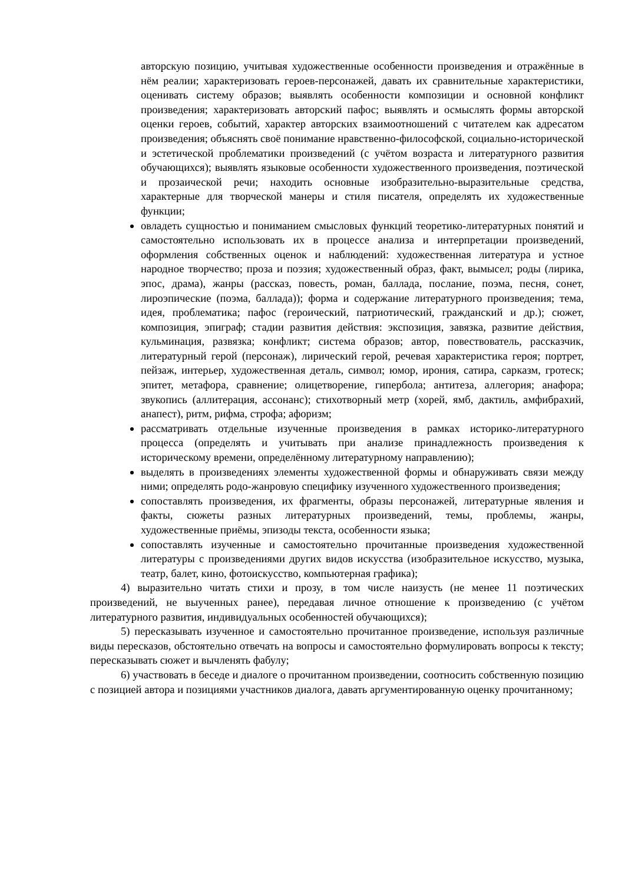авторскую позицию, учитывая художественные особенности произведения и отражённые в нём реалии; характеризовать героев-персонажей, давать их сравнительные характеристики, оценивать систему образов; выявлять особенности композиции и основной конфликт произведения; характеризовать авторский пафос; выявлять и осмыслять формы авторской оценки героев, событий, характер авторских взаимоотношений с читателем как адресатом произведения; объяснять своё понимание нравственно-философской, социально-исторической и эстетической проблематики произведений (с учётом возраста и литературного развития обучающихся); выявлять языковые особенности художественного произведения, поэтической и прозаической речи; находить основные изобразительно-выразительные средства, характерные для творческой манеры и стиля писателя, определять их художественные функции;
овладеть сущностью и пониманием смысловых функций теоретико-литературных понятий и самостоятельно использовать их в процессе анализа и интерпретации произведений, оформления собственных оценок и наблюдений: художественная литература и устное народное творчество; проза и поэзия; художественный образ, факт, вымысел; роды (лирика, эпос, драма), жанры (рассказ, повесть, роман, баллада, послание, поэма, песня, сонет, лироэпические (поэма, баллада)); форма и содержание литературного произведения; тема, идея, проблематика; пафос (героический, патриотический, гражданский и др.); сюжет, композиция, эпиграф; стадии развития действия: экспозиция, завязка, развитие действия, кульминация, развязка; конфликт; система образов; автор, повествователь, рассказчик, литературный герой (персонаж), лирический герой, речевая характеристика героя; портрет, пейзаж, интерьер, художественная деталь, символ; юмор, ирония, сатира, сарказм, гротеск; эпитет, метафора, сравнение; олицетворение, гипербола; антитеза, аллегория; анафора; звукопись (аллитерация, ассонанс); стихотворный метр (хорей, ямб, дактиль, амфибрахий, анапест), ритм, рифма, строфа; афоризм;
рассматривать отдельные изученные произведения в рамках историко-литературного процесса (определять и учитывать при анализе принадлежность произведения к историческому времени, определённому литературному направлению);
выделять в произведениях элементы художественной формы и обнаруживать связи между ними; определять родо-жанровую специфику изученного художественного произведения;
сопоставлять произведения, их фрагменты, образы персонажей, литературные явления и факты, сюжеты разных литературных произведений, темы, проблемы, жанры, художественные приёмы, эпизоды текста, особенности языка;
сопоставлять изученные и самостоятельно прочитанные произведения художественной литературы с произведениями других видов искусства (изобразительное искусство, музыка, театр, балет, кино, фотоискусство, компьютерная графика);
4) выразительно читать стихи и прозу, в том числе наизусть (не менее 11 поэтических произведений, не выученных ранее), передавая личное отношение к произведению (с учётом литературного развития, индивидуальных особенностей обучающихся);
5) пересказывать изученное и самостоятельно прочитанное произведение, используя различные виды пересказов, обстоятельно отвечать на вопросы и самостоятельно формулировать вопросы к тексту; пересказывать сюжет и вычленять фабулу;
6) участвовать в беседе и диалоге о прочитанном произведении, соотносить собственную позицию с позицией автора и позициями участников диалога, давать аргументированную оценку прочитанному;